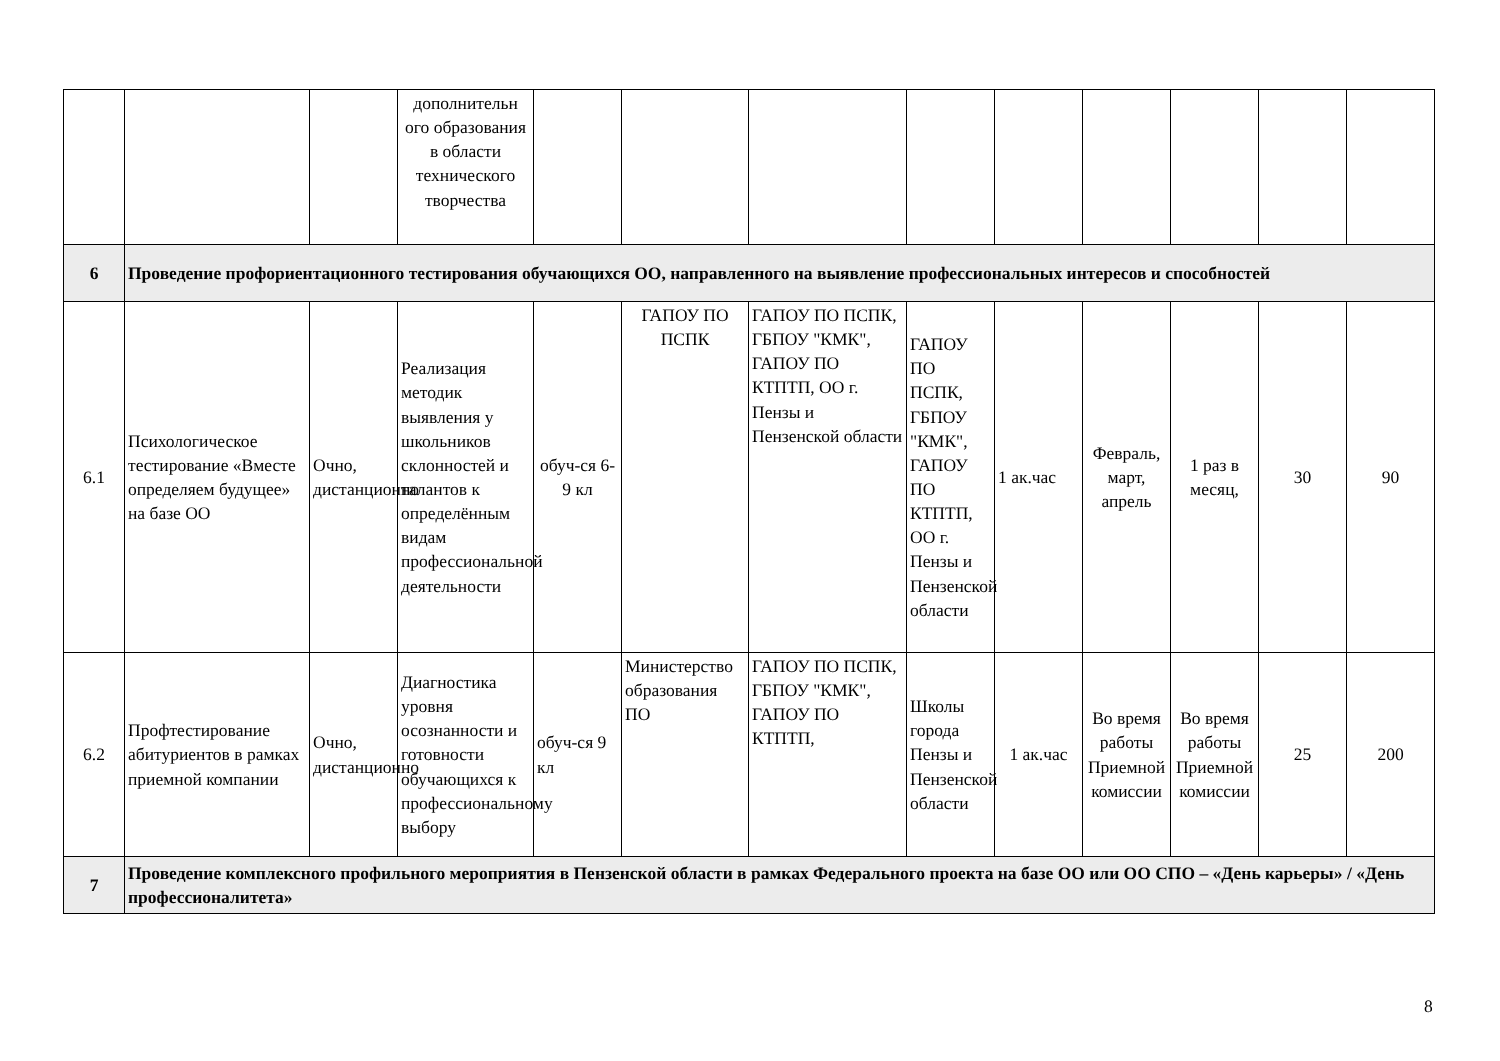| | | | дополнительн ого образования в области технического творчества | | | | | | | | | |
| 6 | Проведение профориентационного тестирования обучающихся ОО, направленного на выявление профессиональных интересов и способностей | | | | | | | | | | | |
| 6.1 | Психологическое тестирование «Вместе определяем будущее» на базе ОО | Очно, дистанционно | Реализация методик выявления у школьников склонностей и талантов к определённым видам профессиональной деятельности | обуч-ся 6-9 кл | ГАПОУ ПО ПСПК | ГАПОУ ПО ПСПК, ГБПОУ "КМК", ГАПОУ ПО КТПТП, ОО г. Пензы и Пензенской области | ГАПОУ ПО ПСПК, ГБПОУ "КМК", ГАПОУ ПО КТПТП, ОО г. Пензы и Пензенской области | 1 ак.час | Февраль, март, апрель | 1 раз в месяц, | 30 | 90 |
| 6.2 | Профтестирование абитуриентов в рамках приемной компании | Очно, дистанционно | Диагностика уровня осознанности и готовности обучающихся к профессиональному выбору | обуч-ся 9 кл | Министерство образования ПО | ГАПОУ ПО ПСПК, ГБПОУ "КМК", ГАПОУ ПО КТПТП, | Школы города Пензы и Пензенской области | 1 ак.час | Во время работы Приемной комиссии | Во время работы Приемной комиссии | 25 | 200 |
| 7 | Проведение комплексного профильного мероприятия в Пензенской области в рамках Федерального проекта на базе ОО или ОО СПО – «День карьеры» / «День профессионалитета» | | | | | | | | | | | |
8